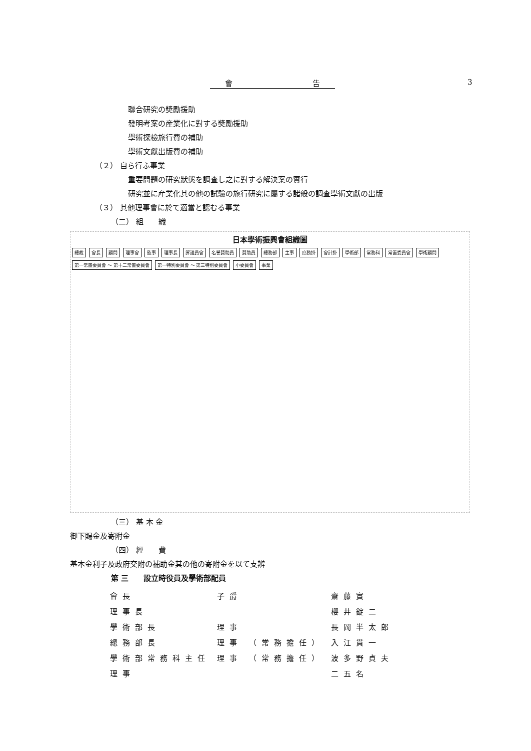會 告 3
聯合研究の奬勵援助
發明考案の産業化に對する奬勵援助
學術探檢旅行費の補助
學術文獻出版費の補助
（２） 自ら行ふ事業
重要問題の研究狀態を調査し之に對する解決案の實行
研究並に産業化其の他の試驗の施行研究に屬する諸般の調査學術文獻の出版
（３） 其他理事會に於て適當と認むる事業
（二） 組　　織
日本學術振興會組織圖
總裁 會長 顧問 理事會 監事 理事長 評議員會 名譽賛助員 賛助員 總務部 主事 庶務掛 會計掛 學術部 常務科 常置委員會 學術顧問 第一常置委員會 〜 第十二常置委員會 第一特別委員會 〜 第三特別委員會 小委員會 事業
（三） 基 本 金
御下賜金及寄附金
（四） 經　　費
基本金利子及政府交附の補助金其の他の寄附金を以て支辨
第 三　　設立時役員及學術部配員
| 會長 | 子爵 | | 齋藤實 |
| 理事長 | | | 櫻井錠二 |
| 學術部長 | 理事 | | 長岡半太郎 |
| 總務部長 | 理事 | （常務擔任） | 入江貫一 |
| 學術部常務科主任 | 理事 | （常務擔任） | 波多野貞夫 |
| 理事 | | | 二五名 |